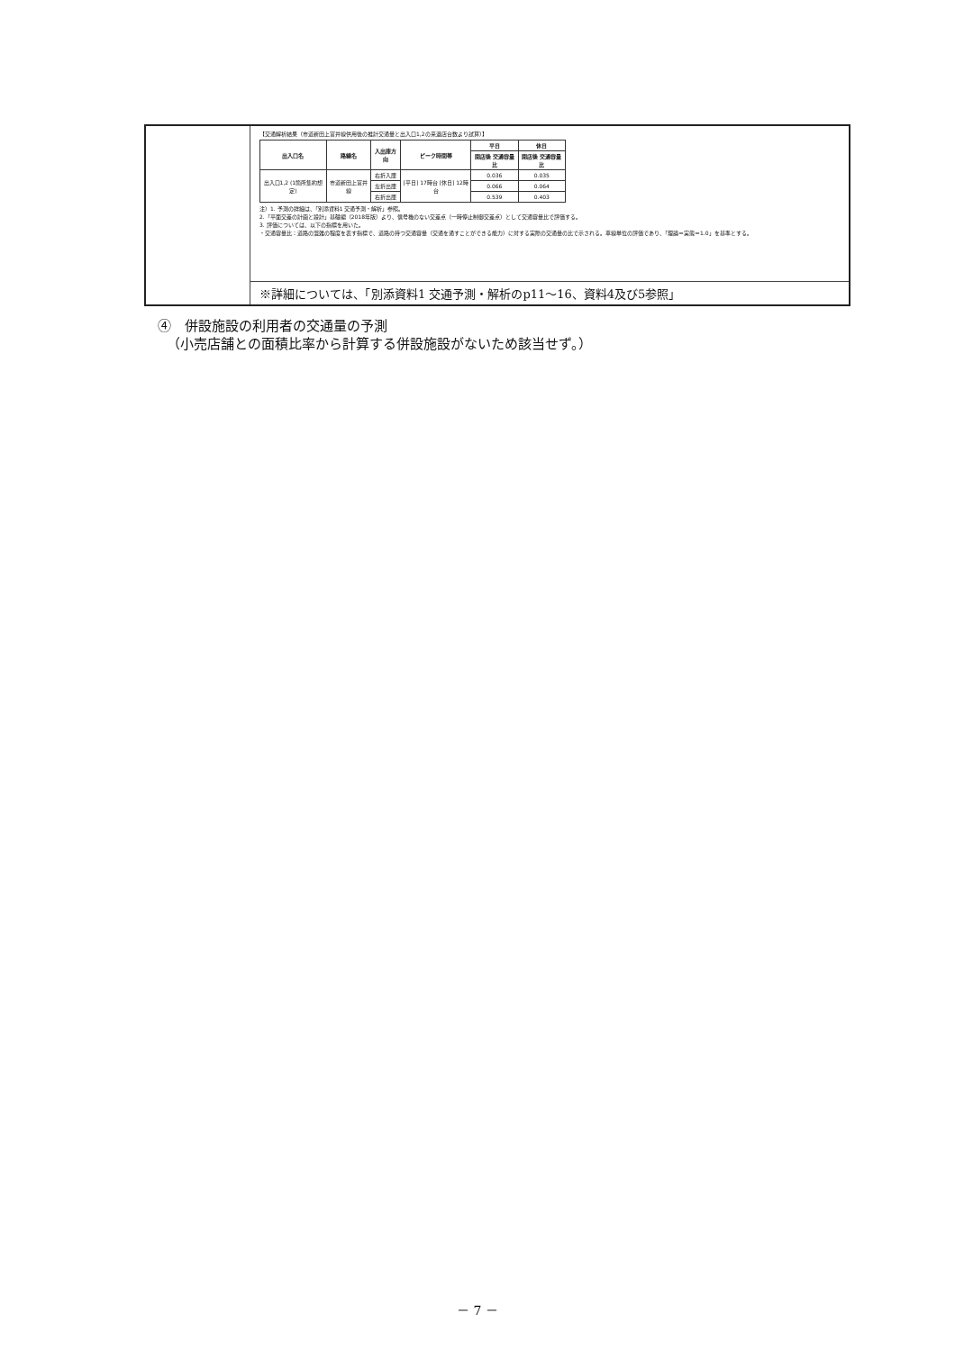【交通解析結果（市道新田上富井線供用後の推計交通量と出入口1,2の来退店台数より試算）】
| 出入口名 | 路線名 | 入出庫方向 | ピーク時間帯 | 平日 | 休日 |
| --- | --- | --- | --- | --- | --- |
| | | | | 開店後 交通容量比 | 開店後 交通容量比 |
| 出入口1,2 (1箇所集約想定) | 市道新田上富井線 | 右折入庫 | [平日] 17時台 [休日] 12時台 | 0.036 | 0.035 |
| | | 左折出庫 | | 0.066 | 0.064 |
| | | 右折出庫 | | 0.539 | 0.403 |
注）1. 予測の詳細は、「別添資料1 交通予測・解析」参照。
2.「平面交差の計画と設計」基礎編（2018年版）より、信号機のない交差点（一時停止制御交差点）として交通容量比で評価する。
3. 評価については、以下の指標を用いた。
・交通容量比：道路の混雑の程度を表す指標で、道路の持つ交通容量（交通を通すことができる能力）に対する実際の交通量の比で示される。車線単位の評価であり、「理論＝実態＝1.0」を基準とする。
※詳細については、「別添資料1 交通予測・解析のp11～16、資料4及び5参照」
④　併設施設の利用者の交通量の予測
（小売店舗との面積比率から計算する併設施設がないため該当せず。）
－ 7 －